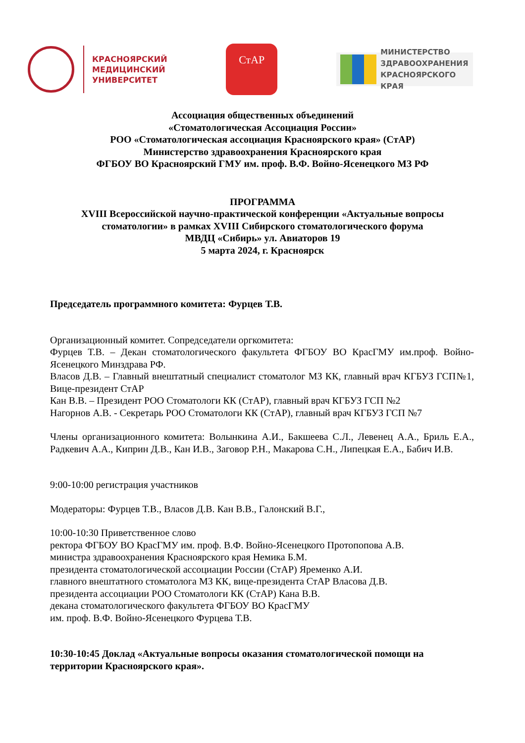КРАСНОЯРСКИЙ
МЕДИЦИНСКИЙ
УНИВЕРСИТЕТ
СтАР
МИНИСТЕРСТВО
ЗДРАВООХРАНЕНИЯ
КРАСНОЯРСКОГО КРАЯ
Ассоциация общественных объединений
«Стоматологическая Ассоциация России»
РОО «Стоматологическая ассоциация Красноярского края» (СтАР)
Министерство здравоохранения Красноярского края
ФГБОУ ВО Красноярский ГМУ им. проф. В.Ф. Войно-Ясенецкого МЗ РФ
ПРОГРАММА
XVIII Всероссийской научно-практической конференции «Актуальные вопросы
стоматологии» в рамках XVIII Сибирского стоматологического форума
МВДЦ «Сибирь» ул. Авиаторов 19
5 марта 2024, г. Красноярск
Председатель программного комитета: Фурцев Т.В.
Организационный комитет. Сопредседатели оргкомитета:
Фурцев Т.В. – Декан стоматологического факультета ФГБОУ ВО КрасГМУ им.проф. Войно-Ясенецкого Минздрава РФ.
Власов Д.В. – Главный внештатный специалист стоматолог МЗ КК, главный врач КГБУЗ ГСП№1, Вице-президент СтАР
Кан В.В. – Президент РОО Стоматологи КК (СтАР), главный врач КГБУЗ ГСП №2
Нагорнов А.В. - Секретарь РОО Стоматологи КК (СтАР), главный врач КГБУЗ ГСП №7
Члены организационного комитета: Волынкина А.И., Бакшеева С.Л., Левенец А.А., Бриль Е.А., Радкевич А.А., Киприн Д.В., Кан И.В., Заговор Р.Н., Макарова С.Н., Липецкая Е.А., Бабич И.В.
9:00-10:00 регистрация участников
Модераторы: Фурцев Т.В., Власов Д.В. Кан В.В., Галонский В.Г.,
10:00-10:30 Приветственное слово
ректора ФГБОУ ВО КрасГМУ им. проф. В.Ф. Войно-Ясенецкого Протопопова А.В.
министра здравоохранения Красноярского края Немика Б.М.
президента стоматологической ассоциации России (СтАР) Яременко А.И.
главного внештатного стоматолога МЗ КК, вице-президента СтАР Власова Д.В.
президента ассоциации РОО Стоматологи КК (СтАР) Кана В.В.
декана стоматологического факультета ФГБОУ ВО КрасГМУ
им. проф. В.Ф. Войно-Ясенецкого Фурцева Т.В.
10:30-10:45 Доклад «Актуальные вопросы оказания стоматологической помощи на территории Красноярского края».